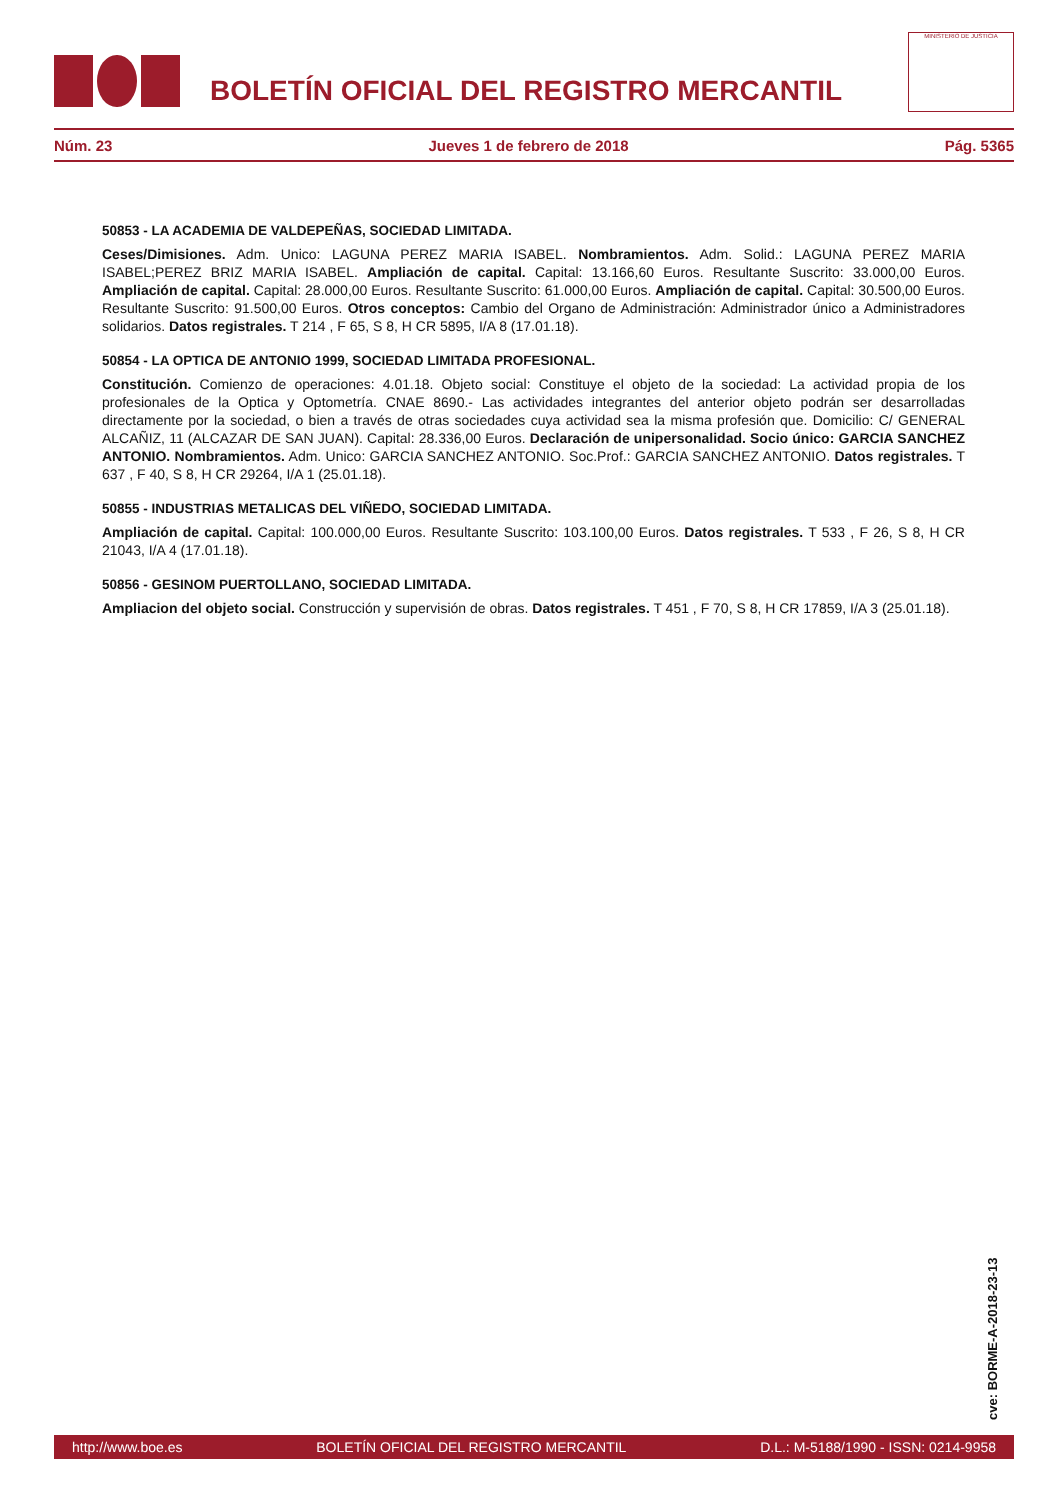BOLETÍN OFICIAL DEL REGISTRO MERCANTIL
MINISTERIO DE JUSTICIA
Núm. 23 Jueves 1 de febrero de 2018 Pág. 5365
50853 - LA ACADEMIA DE VALDEPEÑAS, SOCIEDAD LIMITADA.
Ceses/Dimisiones. Adm. Unico: LAGUNA PEREZ MARIA ISABEL. Nombramientos. Adm. Solid.: LAGUNA PEREZ MARIA ISABEL;PEREZ BRIZ MARIA ISABEL. Ampliación de capital. Capital: 13.166,60 Euros. Resultante Suscrito: 33.000,00 Euros. Ampliación de capital. Capital: 28.000,00 Euros. Resultante Suscrito: 61.000,00 Euros. Ampliación de capital. Capital: 30.500,00 Euros. Resultante Suscrito: 91.500,00 Euros. Otros conceptos: Cambio del Organo de Administración: Administrador único a Administradores solidarios. Datos registrales. T 214 , F 65, S 8, H CR 5895, I/A 8 (17.01.18).
50854 - LA OPTICA DE ANTONIO 1999, SOCIEDAD LIMITADA PROFESIONAL.
Constitución. Comienzo de operaciones: 4.01.18. Objeto social: Constituye el objeto de la sociedad: La actividad propia de los profesionales de la Optica y Optometría. CNAE 8690.- Las actividades integrantes del anterior objeto podrán ser desarrolladas directamente por la sociedad, o bien a través de otras sociedades cuya actividad sea la misma profesión que. Domicilio: C/ GENERAL ALCAÑIZ, 11 (ALCAZAR DE SAN JUAN). Capital: 28.336,00 Euros. Declaración de unipersonalidad. Socio único: GARCIA SANCHEZ ANTONIO. Nombramientos. Adm. Unico: GARCIA SANCHEZ ANTONIO. Soc.Prof.: GARCIA SANCHEZ ANTONIO. Datos registrales. T 637 , F 40, S 8, H CR 29264, I/A 1 (25.01.18).
50855 - INDUSTRIAS METALICAS DEL VIÑEDO, SOCIEDAD LIMITADA.
Ampliación de capital. Capital: 100.000,00 Euros. Resultante Suscrito: 103.100,00 Euros. Datos registrales. T 533 , F 26, S 8, H CR 21043, I/A 4 (17.01.18).
50856 - GESINOM PUERTOLLANO, SOCIEDAD LIMITADA.
Ampliacion del objeto social. Construcción y supervisión de obras. Datos registrales. T 451 , F 70, S 8, H CR 17859, I/A 3 (25.01.18).
cve: BORME-A-2018-23-13
http://www.boe.es BOLETÍN OFICIAL DEL REGISTRO MERCANTIL D.L.: M-5188/1990 - ISSN: 0214-9958